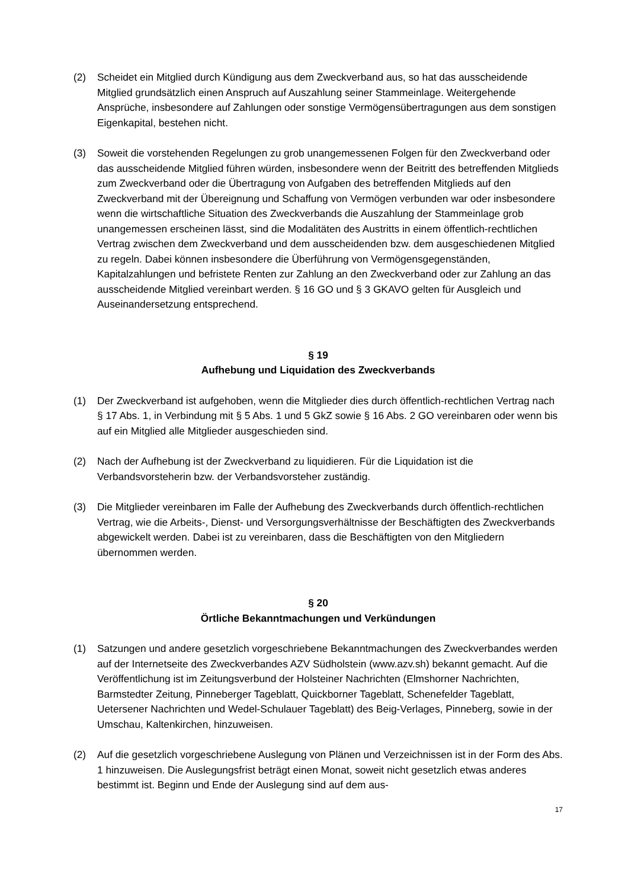(2) Scheidet ein Mitglied durch Kündigung aus dem Zweckverband aus, so hat das ausscheidende Mitglied grundsätzlich einen Anspruch auf Auszahlung seiner Stammeinlage. Weitergehende Ansprüche, insbesondere auf Zahlungen oder sonstige Vermögensübertragungen aus dem sonstigen Eigenkapital, bestehen nicht.
(3) Soweit die vorstehenden Regelungen zu grob unangemessenen Folgen für den Zweckverband oder das ausscheidende Mitglied führen würden, insbesondere wenn der Beitritt des betreffenden Mitglieds zum Zweckverband oder die Übertragung von Aufgaben des betreffenden Mitglieds auf den Zweckverband mit der Übereignung und Schaffung von Vermögen verbunden war oder insbesondere wenn die wirtschaftliche Situation des Zweckverbands die Auszahlung der Stammeinlage grob unangemessen erscheinen lässt, sind die Modalitäten des Austritts in einem öffentlich-rechtlichen Vertrag zwischen dem Zweckverband und dem ausscheidenden bzw. dem ausgeschiedenen Mitglied zu regeln. Dabei können insbesondere die Überführung von Vermögensgegenständen, Kapitalzahlungen und befristete Renten zur Zahlung an den Zweckverband oder zur Zahlung an das ausscheidende Mitglied vereinbart werden. § 16 GO und § 3 GKAVO gelten für Ausgleich und Auseinandersetzung entsprechend.
§ 19
Aufhebung und Liquidation des Zweckverbands
(1) Der Zweckverband ist aufgehoben, wenn die Mitglieder dies durch öffentlich-rechtlichen Vertrag nach § 17 Abs. 1, in Verbindung mit § 5 Abs. 1 und 5 GkZ sowie § 16 Abs. 2 GO vereinbaren oder wenn bis auf ein Mitglied alle Mitglieder ausgeschieden sind.
(2) Nach der Aufhebung ist der Zweckverband zu liquidieren. Für die Liquidation ist die Verbandsvorsteherin bzw. der Verbandsvorsteher zuständig.
(3) Die Mitglieder vereinbaren im Falle der Aufhebung des Zweckverbands durch öffentlich-rechtlichen Vertrag, wie die Arbeits-, Dienst- und Versorgungsverhältnisse der Beschäftigten des Zweckverbands abgewickelt werden. Dabei ist zu vereinbaren, dass die Beschäftigten von den Mitgliedern übernommen werden.
§ 20
Örtliche Bekanntmachungen und Verkündungen
(1) Satzungen und andere gesetzlich vorgeschriebene Bekanntmachungen des Zweckverbandes werden auf der Internetseite des Zweckverbandes AZV Südholstein (www.azv.sh) bekannt gemacht. Auf die Veröffentlichung ist im Zeitungsverbund der Holsteiner Nachrichten (Elmshorner Nachrichten, Barmstedter Zeitung, Pinneberger Tageblatt, Quickborner Tageblatt, Schenefelder Tageblatt, Uetersener Nachrichten und Wedel-Schulauer Tageblatt) des Beig-Verlages, Pinneberg, sowie in der Umschau, Kaltenkirchen, hinzuweisen.
(2) Auf die gesetzlich vorgeschriebene Auslegung von Plänen und Verzeichnissen ist in der Form des Abs. 1 hinzuweisen. Die Auslegungsfrist beträgt einen Monat, soweit nicht gesetzlich etwas anderes bestimmt ist. Beginn und Ende der Auslegung sind auf dem aus-
17